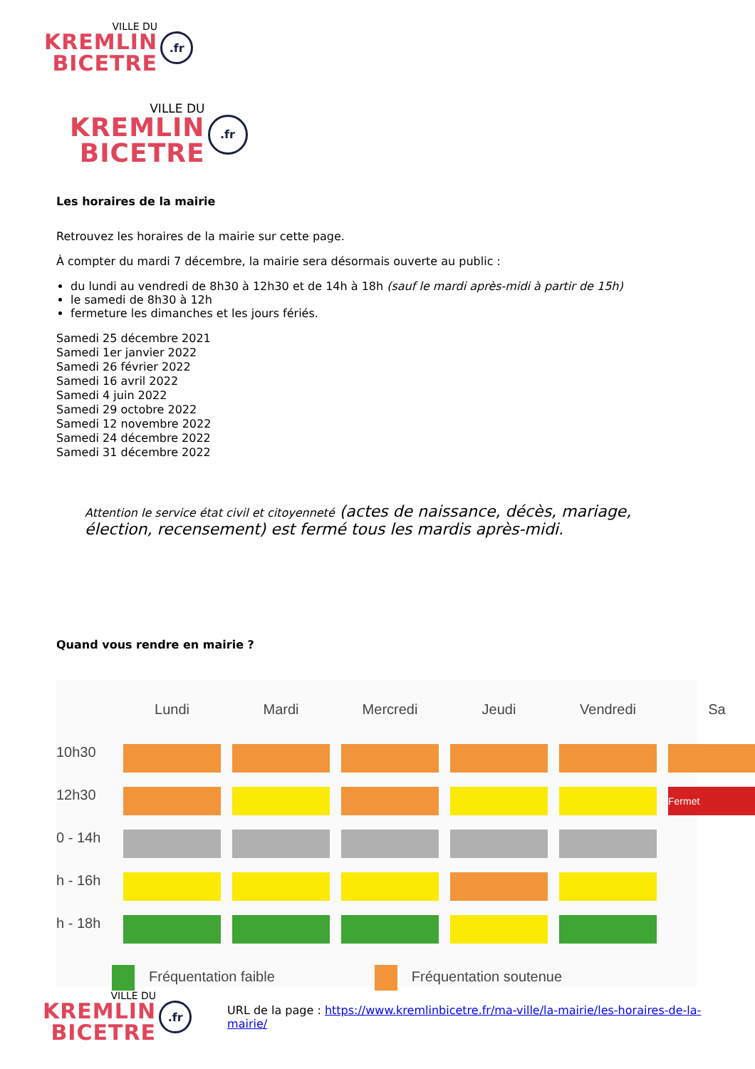VILLE DU
KREMLIN
BICETRE
.fr
VILLE DU
KREMLIN
BICETRE
.fr
Les horaires de la mairie
Retrouvez les horaires de la mairie sur cette page.
À compter du mardi 7 décembre, la mairie sera désormais ouverte au public :
du lundi au vendredi de 8h30 à 12h30 et de 14h à 18h (sauf le mardi après-midi à partir de 15h)
le samedi de 8h30 à 12h
fermeture les dimanches et les jours fériés.
Samedi 25 décembre 2021
Samedi 1er janvier 2022
Samedi 26 février 2022
Samedi 16 avril 2022
Samedi 4 juin 2022
Samedi 29 octobre 2022
Samedi 12 novembre 2022
Samedi 24 décembre 2022
Samedi 31 décembre 2022
Attention le service état civil et citoyenneté (actes de naissance, décès, mariage, élection, recensement) est fermé tous les mardis après-midi.
Quand vous rendre en mairie ?
Lundi
Mardi
Mercredi
Jeudi
Vendredi
Sa
10h30
12h30
Fermet
0 - 14h
h - 16h
h - 18h
Fréquentation faible Fréquentation soutenue
VILLE DU
KREMLIN
BICETRE
.fr
URL de la page : https://www.kremlinbicetre.fr/ma-ville/la-mairie/les-horaires-de-la-mairie/